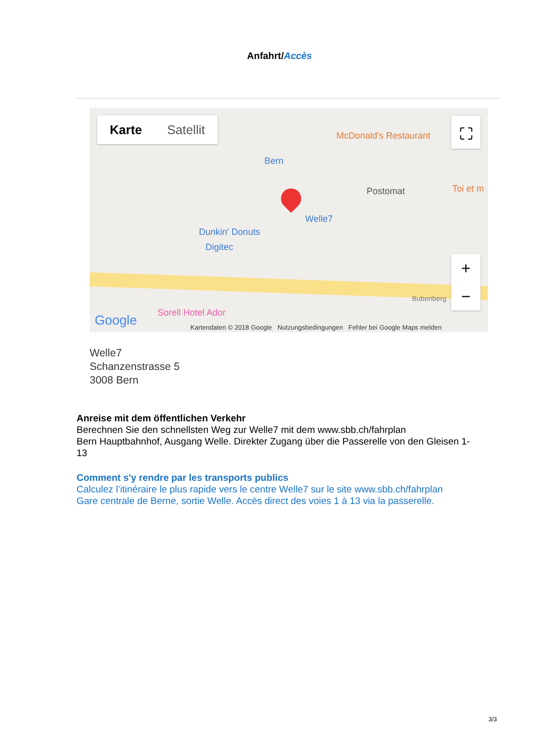Anfahrt/Accès
Karte Satellit
McDonald's Restaurant
Bern
Postomat Toi et m
Welle7
Dunkin' Donuts
Digitec
Sorell Hotel Ador
Bubenberg
Google
Kartendaten © 2018 Google Nutzungsbedingungen Fehler bei Google Maps melden
⛶
+
−
Welle7
Schanzenstrasse 5
3008 Bern
Anreise mit dem öffentlichen Verkehr
Berechnen Sie den schnellsten Weg zur Welle7 mit dem www.sbb.ch/fahrplan
Bern Hauptbahnhof, Ausgang Welle. Direkter Zugang über die Passerelle von den Gleisen 1-13
Comment s'y rendre par les transports publics
Calculez l’itinéraire le plus rapide vers le centre Welle7 sur le site www.sbb.ch/fahrplan
Gare centrale de Berne, sortie Welle. Accès direct des voies 1 à 13 via la passerelle.
3/3